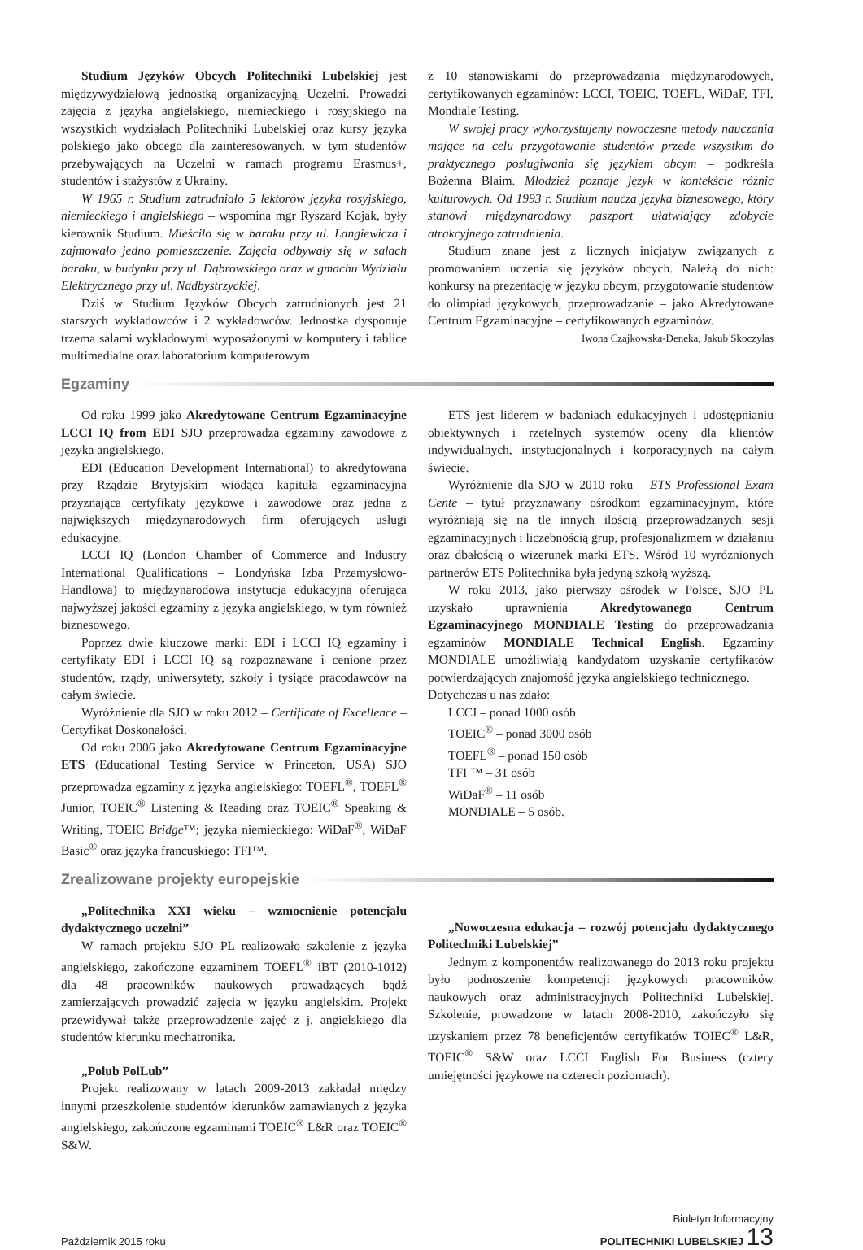Studium Języków Obcych Politechniki Lubelskiej jest międzywydziałową jednostką organizacyjną Uczelni. Prowadzi zajęcia z języka angielskiego, niemieckiego i rosyjskiego na wszystkich wydziałach Politechniki Lubelskiej oraz kursy języka polskiego jako obcego dla zainteresowanych, w tym studentów przebywających na Uczelni w ramach programu Erasmus+, studentów i stażystów z Ukrainy.
W 1965 r. Studium zatrudniało 5 lektorów języka rosyjskiego, niemieckiego i angielskiego – wspomina mgr Ryszard Kojak, były kierownik Studium. Mieściło się w baraku przy ul. Langiewicza i zajmowało jedno pomieszczenie. Zajęcia odbywały się w salach baraku, w budynku przy ul. Dąbrowskiego oraz w gmachu Wydziału Elektrycznego przy ul. Nadbystrzyckiej.
Dziś w Studium Języków Obcych zatrudnionych jest 21 starszych wykładowców i 2 wykładowców. Jednostka dysponuje trzema salami wykładowymi wyposażonymi w komputery i tablice multimedialne oraz laboratorium komputerowym
z 10 stanowiskami do przeprowadzania międzynarodowych, certyfikowanych egzaminów: LCCI, TOEIC, TOEFL, WiDaF, TFI, Mondiale Testing.
W swojej pracy wykorzystujemy nowoczesne metody nauczania mające na celu przygotowanie studentów przede wszystkim do praktycznego posługiwania się językiem obcym – podkreśla Bożenna Blaim. Młodzież poznaje język w kontekście różnic kulturowych. Od 1993 r. Studium naucza języka biznesowego, który stanowi międzynarodowy paszport ułatwiający zdobycie atrakcyjnego zatrudnienia.
Studium znane jest z licznych inicjatyw związanych z promowaniem uczenia się języków obcych. Należą do nich: konkursy na prezentację w języku obcym, przygotowanie studentów do olimpiad językowych, przeprowadzanie – jako Akredytowane Centrum Egzaminacyjne – certyfikowanych egzaminów.
Iwona Czajkowska-Deneka, Jakub Skoczylas
Egzaminy
Od roku 1999 jako Akredytowane Centrum Egzaminacyjne LCCI IQ from EDI SJO przeprowadza egzaminy zawodowe z języka angielskiego.
EDI (Education Development International) to akredytowana przy Rządzie Brytyjskim wiodąca kapituła egzaminacyjna przyznająca certyfikaty językowe i zawodowe oraz jedna z największych międzynarodowych firm oferujących usługi edukacyjne.
LCCI IQ (London Chamber of Commerce and Industry International Qualifications – Londyńska Izba Przemysłowo-Handlowa) to międzynarodowa instytucja edukacyjna oferująca najwyższej jakości egzaminy z języka angielskiego, w tym również biznesowego.
Poprzez dwie kluczowe marki: EDI i LCCI IQ egzaminy i certyfikaty EDI i LCCI IQ są rozpoznawane i cenione przez studentów, rządy, uniwersytety, szkoły i tysiące pracodawców na całym świecie.
Wyróżnienie dla SJO w roku 2012 – Certificate of Excellence – Certyfikat Doskonałości.
Od roku 2006 jako Akredytowane Centrum Egzaminacyjne ETS (Educational Testing Service w Princeton, USA) SJO przeprowadza egzaminy z języka angielskiego: TOEFL<sup>®</sup>, TOEFL<sup>®</sup> Junior, TOEIC<sup>®</sup> Listening & Reading oraz TOEIC<sup>®</sup> Speaking & Writing, TOEIC Bridge™; języka niemieckiego: WiDaF<sup>®</sup>, WiDaF Basic<sup>®</sup> oraz języka francuskiego: TFI™.
ETS jest liderem w badaniach edukacyjnych i udostępnianiu obiektywnych i rzetelnych systemów oceny dla klientów indywidualnych, instytucjonalnych i korporacyjnych na całym świecie.
Wyróżnienie dla SJO w 2010 roku – ETS Professional Exam Cente – tytuł przyznawany ośrodkom egzaminacyjnym, które wyróżniają się na tle innych ilością przeprowadzanych sesji egzaminacyjnych i liczebnością grup, profesjonalizmem w działaniu oraz dbałością o wizerunek marki ETS. Wśród 10 wyróżnionych partnerów ETS Politechnika była jedyną szkołą wyższą.
W roku 2013, jako pierwszy ośrodek w Polsce, SJO PL uzyskało uprawnienia Akredytowanego Centrum Egzaminacyjnego MONDIALE Testing do przeprowadzania egzaminów MONDIALE Technical English. Egzaminy MONDIALE umożliwiają kandydatom uzyskanie certyfikatów potwierdzających znajomość języka angielskiego technicznego.
Dotychczas u nas zdało:
LCCI – ponad 1000 osób
TOEIC<sup>®</sup> – ponad 3000 osób
TOEFL<sup>®</sup> – ponad 150 osób
TFI ™ – 31 osób
WiDaF<sup>®</sup> – 11 osób
MONDIALE – 5 osób.
Zrealizowane projekty europejskie
„Politechnika XXI wieku – wzmocnienie potencjału dydaktycznego uczelni”
W ramach projektu SJO PL realizowało szkolenie z języka angielskiego, zakończone egzaminem TOEFL<sup>®</sup> iBT (2010-1012) dla 48 pracowników naukowych prowadzących bądź zamierzających prowadzić zajęcia w języku angielskim. Projekt przewidywał także przeprowadzenie zajęć z j. angielskiego dla studentów kierunku mechatronika.
„Polub PolLub”
Projekt realizowany w latach 2009-2013 zakładał między innymi przeszkolenie studentów kierunków zamawianych z języka angielskiego, zakończone egzaminami TOEIC<sup>®</sup> L&R oraz TOEIC<sup>®</sup> S&W.
„Nowoczesna edukacja – rozwój potencjału dydaktycznego Politechniki Lubelskiej”
Jednym z komponentów realizowanego do 2013 roku projektu było podnoszenie kompetencji językowych pracowników naukowych oraz administracyjnych Politechniki Lubelskiej. Szkolenie, prowadzone w latach 2008-2010, zakończyło się uzyskaniem przez 78 beneficjentów certyfikatów TOIEC<sup>®</sup> L&R, TOEIC<sup>®</sup> S&W oraz LCCI English For Business (cztery umiejętności językowe na czterech poziomach).
Październik 2015 roku Biuletyn Informacyjny
POLITECHNIKI LUBELSKIEJ 13